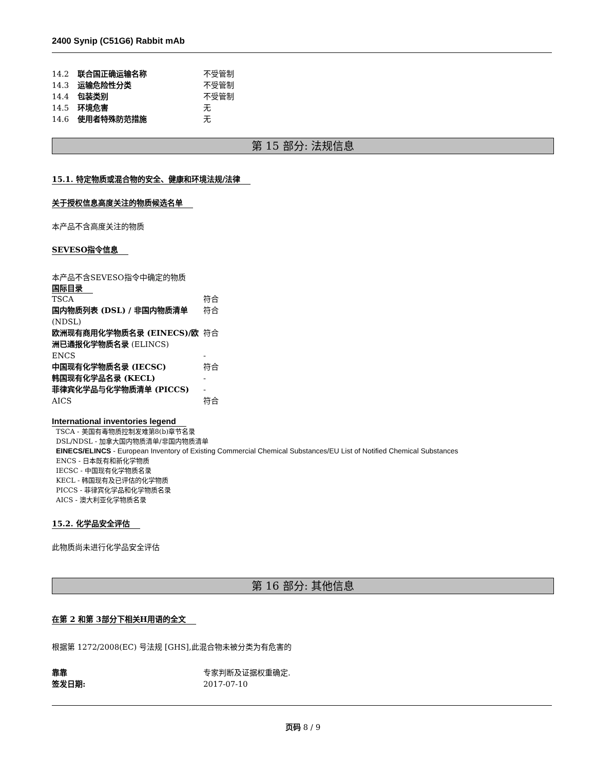2400 Synip (C51G6) Rabbit mAb
| 14.2 | 联合国正确运输名称 | 不受管制 |
| 14.3 | 运输危险性分类 | 不受管制 |
| 14.4 | 包装类别 | 不受管制 |
| 14.5 | 环境危害 | 无 |
| 14.6 | 使用者特殊防范措施 | 无 |
第 15 部分: 法规信息
15.1. 特定物质或混合物的安全、健康和环境法规/法律
关于授权信息高度关注的物质候选名单
本产品不含高度关注的物质
SEVESO指令信息
本产品不含SEVESO指令中确定的物质
国际目录
| TSCA | 符合 |
| 国内物质列表 (DSL) / 非国内物质清单 (NDSL) | 符合 |
| 欧洲现有商用化学物质名录 (EINECS)/欧洲已通报化学物质名录 (ELINCS) | 符合 |
| ENCS | - |
| 中国现有化学物质名录 (IECSC) | 符合 |
| 韩国现有化学品名录 (KECL) | - |
| 菲律宾化学品与化学物质清单 (PICCS) | - |
| AICS | 符合 |
International inventories legend
TSCA - 美国有毒物质控制发难第8(b)章节名录
DSL/NDSL - 加拿大国内物质清单/非国内物质清单
EINECS/ELINCS - European Inventory of Existing Commercial Chemical Substances/EU List of Notified Chemical Substances
ENCS - 日本既有和新化学物质
IECSC - 中国现有化学物质名录
KECL - 韩国现有及已评估的化学物质
PICCS - 菲律宾化学品和化学物质名录
AICS - 澳大利亚化学物质名录
15.2. 化学品安全评估
此物质尚未进行化学品安全评估
第 16 部分: 其他信息
在第 2 和第 3部分下相关H用语的全文
根据第 1272/2008(EC) 号法规 [GHS],此混合物未被分类为有危害的
| 靠靠 | 专家判断及证据权重确定. |
| 签发日期: | 2017-07-10 |
页码 8 / 9